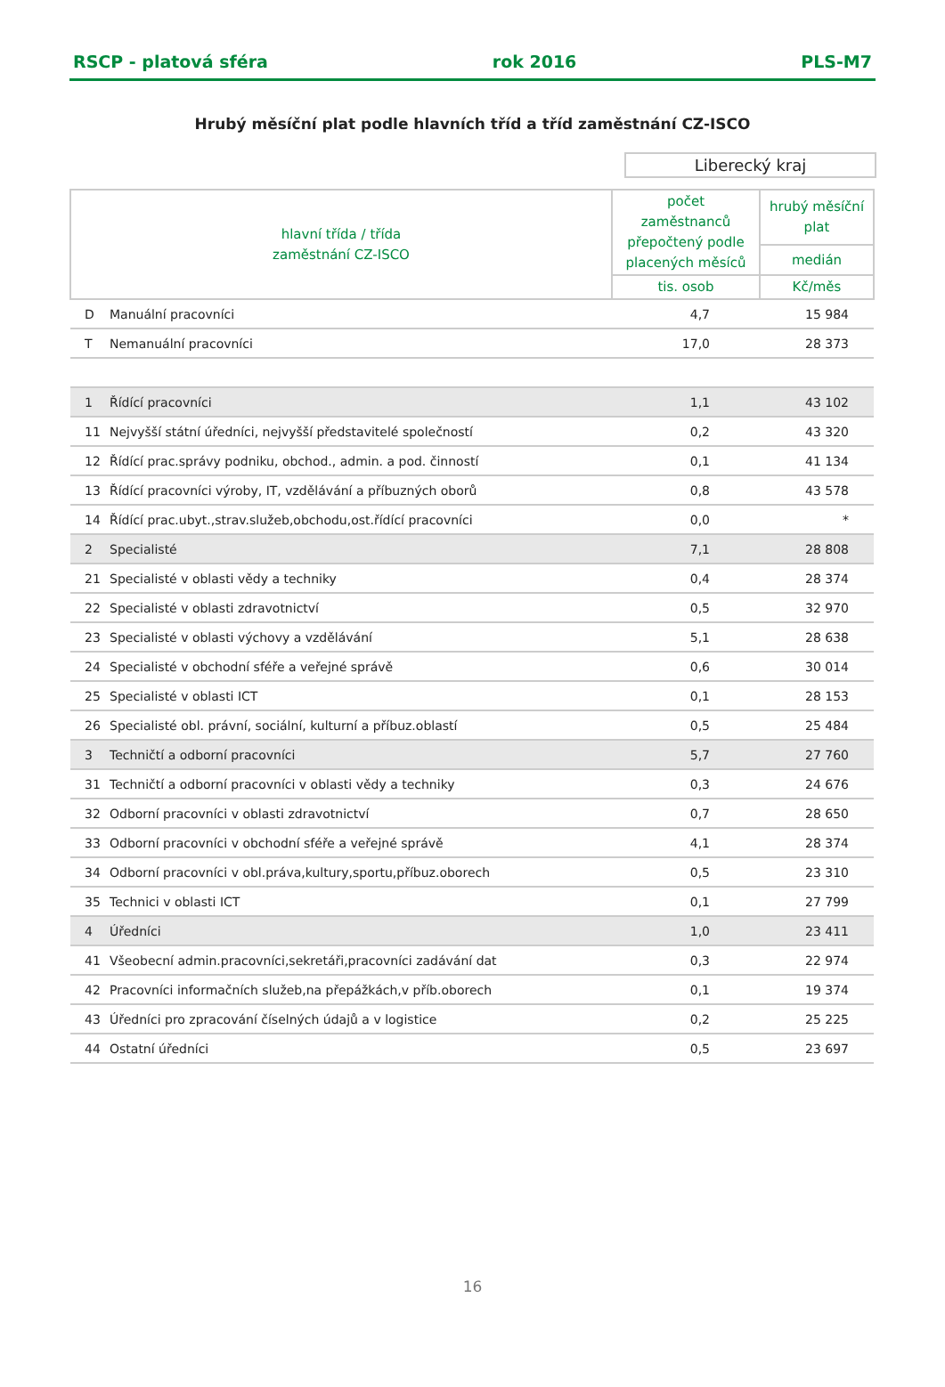RSCP - platová sféra rok 2016 PLS-M7
Hrubý měsíční plat podle hlavních tříd a tříd zaměstnání CZ-ISCO
Liberecký kraj
| hlavní třída / třída zaměstnání CZ-ISCO | | počet zaměstnanců přepočtený podle placených měsíců | hrubý měsíční plat |
| --- | --- | --- | --- |
| | | | medián |
| | | tis. osob | Kč/měs |
| D | Manuální pracovníci | 4,7 | 15 984 |
| T | Nemanuální pracovníci | 17,0 | 28 373 |
| 1 | Řídící pracovníci | 1,1 | 43 102 |
| 11 | Nejvyšší státní úředníci, nejvyšší představitelé společností | 0,2 | 43 320 |
| 12 | Řídící prac.správy podniku, obchod., admin. a pod. činností | 0,1 | 41 134 |
| 13 | Řídící pracovníci výroby, IT, vzdělávání a příbuzných oborů | 0,8 | 43 578 |
| 14 | Řídící prac.ubyt.,strav.služeb,obchodu,ost.řídící pracovníci | 0,0 | * |
| 2 | Specialisté | 7,1 | 28 808 |
| 21 | Specialisté v oblasti vědy a techniky | 0,4 | 28 374 |
| 22 | Specialisté v oblasti zdravotnictví | 0,5 | 32 970 |
| 23 | Specialisté v oblasti výchovy a vzdělávání | 5,1 | 28 638 |
| 24 | Specialisté v obchodní sféře a veřejné správě | 0,6 | 30 014 |
| 25 | Specialisté v oblasti ICT | 0,1 | 28 153 |
| 26 | Specialisté obl. právní, sociální, kulturní a příbuz.oblastí | 0,5 | 25 484 |
| 3 | Techničtí a odborní pracovníci | 5,7 | 27 760 |
| 31 | Techničtí a odborní pracovníci v oblasti vědy a techniky | 0,3 | 24 676 |
| 32 | Odborní pracovníci v oblasti zdravotnictví | 0,7 | 28 650 |
| 33 | Odborní pracovníci v obchodní sféře a veřejné správě | 4,1 | 28 374 |
| 34 | Odborní pracovníci v obl.práva,kultury,sportu,příbuz.oborech | 0,5 | 23 310 |
| 35 | Technici v oblasti ICT | 0,1 | 27 799 |
| 4 | Úředníci | 1,0 | 23 411 |
| 41 | Všeobecní admin.pracovníci,sekretáři,pracovníci zadávání dat | 0,3 | 22 974 |
| 42 | Pracovníci informačních služeb,na přepážkách,v příb.oborech | 0,1 | 19 374 |
| 43 | Úředníci pro zpracování číselných údajů a v logistice | 0,2 | 25 225 |
| 44 | Ostatní úředníci | 0,5 | 23 697 |
16